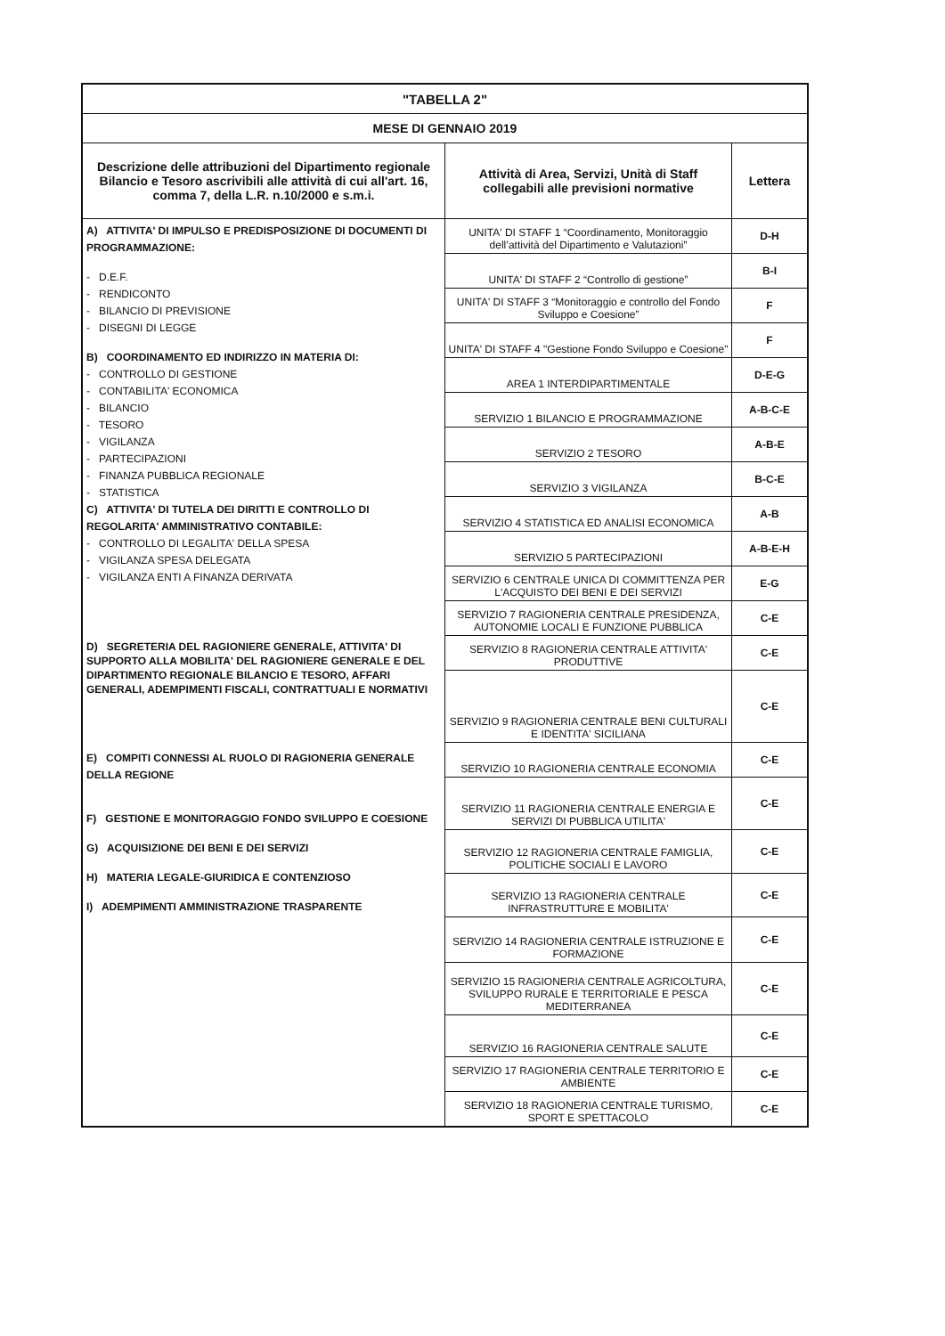| "TABELLA 2" | | |
| MESE DI GENNAIO 2019 | | |
| Descrizione delle attribuzioni del Dipartimento regionale Bilancio e Tesoro ascrivibili alle attività di cui all'art. 16, comma 7, della L.R. n.10/2000 e s.m.i. | Attività di Area, Servizi, Unità di Staff collegabili alle previsioni normative | Lettera |
| A) ATTIVITA' DI IMPULSO E PREDISPOSIZIONE DI DOCUMENTI DI PROGRAMMAZIONE: - D.E.F. - RENDICONTO - BILANCIO DI PREVISIONE - DISEGNI DI LEGGE B) COORDINAMENTO ED INDIRIZZO IN MATERIA DI: - CONTROLLO DI GESTIONE - CONTABILITA' ECONOMICA - BILANCIO - TESORO - VIGILANZA - PARTECIPAZIONI - FINANZA PUBBLICA REGIONALE - STATISTICA C) ATTIVITA' DI TUTELA DEI DIRITTI E CONTROLLO DI REGOLARITA' AMMINISTRATIVO CONTABILE: - CONTROLLO DI LEGALITA' DELLA SPESA - VIGILANZA SPESA DELEGATA - VIGILANZA ENTI A FINANZA DERIVATA D) SEGRETERIA DEL RAGIONIERE GENERALE, ATTIVITA' DI SUPPORTO ALLA MOBILITA' DEL RAGIONIERE GENERALE E DEL DIPARTIMENTO REGIONALE BILANCIO E TESORO, AFFARI GENERALI, ADEMPIMENTI FISCALI, CONTRATTUALI E NORMATIVI E) COMPITI CONNESSI AL RUOLO DI RAGIONERIA GENERALE DELLA REGIONE F) GESTIONE E MONITORAGGIO FONDO SVILUPPO E COESIONE G) ACQUISIZIONE DEI BENI E DEI SERVIZI H) MATERIA LEGALE-GIURIDICA E CONTENZIOSO I) ADEMPIMENTI AMMINISTRAZIONE TRASPARENTE | UNITA' DI STAFF 1 “Coordinamento, Monitoraggio dell’attività del Dipartimento e Valutazioni” | D-H |
| | UNITA' DI STAFF 2 “Controllo di gestione” | B-I |
| | UNITA' DI STAFF 3 “Monitoraggio e controllo del Fondo Sviluppo e Coesione” | F |
| | UNITA' DI STAFF 4 "Gestione Fondo Sviluppo e Coesione" | F |
| | AREA 1 INTERDIPARTIMENTALE | D-E-G |
| | SERVIZIO 1 BILANCIO E PROGRAMMAZIONE | A-B-C-E |
| | SERVIZIO 2 TESORO | A-B-E |
| | SERVIZIO 3 VIGILANZA | B-C-E |
| | SERVIZIO 4 STATISTICA ED ANALISI ECONOMICA | A-B |
| | SERVIZIO 5 PARTECIPAZIONI | A-B-E-H |
| | SERVIZIO 6 CENTRALE UNICA DI COMMITTENZA PER L'ACQUISTO DEI BENI E DEI SERVIZI | E-G |
| | SERVIZIO 7 RAGIONERIA CENTRALE PRESIDENZA, AUTONOMIE LOCALI E FUNZIONE PUBBLICA | C-E |
| | SERVIZIO 8 RAGIONERIA CENTRALE ATTIVITA' PRODUTTIVE | C-E |
| | SERVIZIO 9 RAGIONERIA CENTRALE BENI CULTURALI E IDENTITA' SICILIANA | C-E |
| | SERVIZIO 10 RAGIONERIA CENTRALE ECONOMIA | C-E |
| | SERVIZIO 11 RAGIONERIA CENTRALE ENERGIA E SERVIZI DI PUBBLICA UTILITA' | C-E |
| | SERVIZIO 12 RAGIONERIA CENTRALE FAMIGLIA, POLITICHE SOCIALI E LAVORO | C-E |
| | SERVIZIO 13 RAGIONERIA CENTRALE INFRASTRUTTURE E MOBILITA' | C-E |
| | SERVIZIO 14 RAGIONERIA CENTRALE ISTRUZIONE E FORMAZIONE | C-E |
| | SERVIZIO 15 RAGIONERIA CENTRALE AGRICOLTURA, SVILUPPO RURALE E TERRITORIALE E PESCA MEDITERRANEA | C-E |
| | SERVIZIO 16 RAGIONERIA CENTRALE SALUTE | C-E |
| | SERVIZIO 17 RAGIONERIA CENTRALE TERRITORIO E AMBIENTE | C-E |
| | SERVIZIO 18 RAGIONERIA CENTRALE TURISMO, SPORT E SPETTACOLO | C-E |